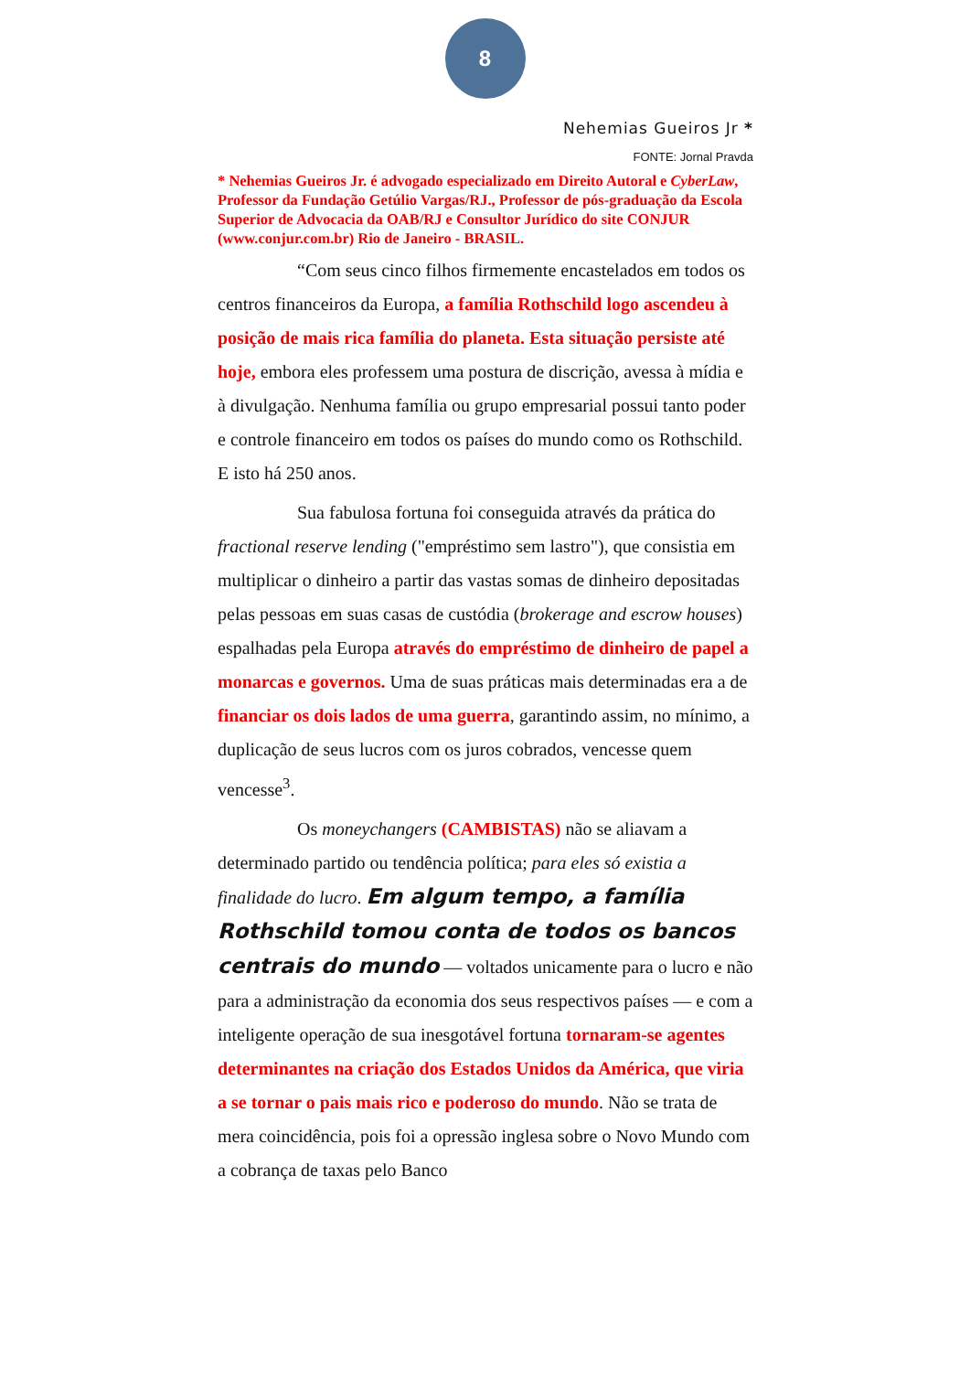8
Nehemias Gueiros Jr *
FONTE: Jornal Pravda
* Nehemias Gueiros Jr. é advogado especializado em Direito Autoral e CyberLaw, Professor da Fundação Getúlio Vargas/RJ., Professor de pós-graduação da Escola Superior de Advocacia da OAB/RJ e Consultor Jurídico do site CONJUR (www.conjur.com.br) Rio de Janeiro - BRASIL.
“Com seus cinco filhos firmemente encastelados em todos os centros financeiros da Europa, a família Rothschild logo ascendeu à posição de mais rica família do planeta. Esta situação persiste até hoje, embora eles professem uma postura de discrição, avessa à mídia e à divulgação. Nenhuma família ou grupo empresarial possui tanto poder e controle financeiro em todos os países do mundo como os Rothschild. E isto há 250 anos.
Sua fabulosa fortuna foi conseguida através da prática do fractional reserve lending ("empréstimo sem lastro"), que consistia em multiplicar o dinheiro a partir das vastas somas de dinheiro depositadas pelas pessoas em suas casas de custódia (brokerage and escrow houses) espalhadas pela Europa através do empréstimo de dinheiro de papel a monarcas e governos. Uma de suas práticas mais determinadas era a de financiar os dois lados de uma guerra, garantindo assim, no mínimo, a duplicação de seus lucros com os juros cobrados, vencesse quem vencesse<sup>3</sup>.
Os moneychangers (CAMBISTAS) não se aliavam a determinado partido ou tendência política; para eles só existia a finalidade do lucro. Em algum tempo, a família Rothschild tomou conta de todos os bancos centrais do mundo — voltados unicamente para o lucro e não para a administração da economia dos seus respectivos países — e com a inteligente operação de sua inesgotável fortuna tornaram-se agentes determinantes na criação dos Estados Unidos da América, que viria a se tornar o pais mais rico e poderoso do mundo. Não se trata de mera coincidência, pois foi a opressão inglesa sobre o Novo Mundo com a cobrança de taxas pelo Banco